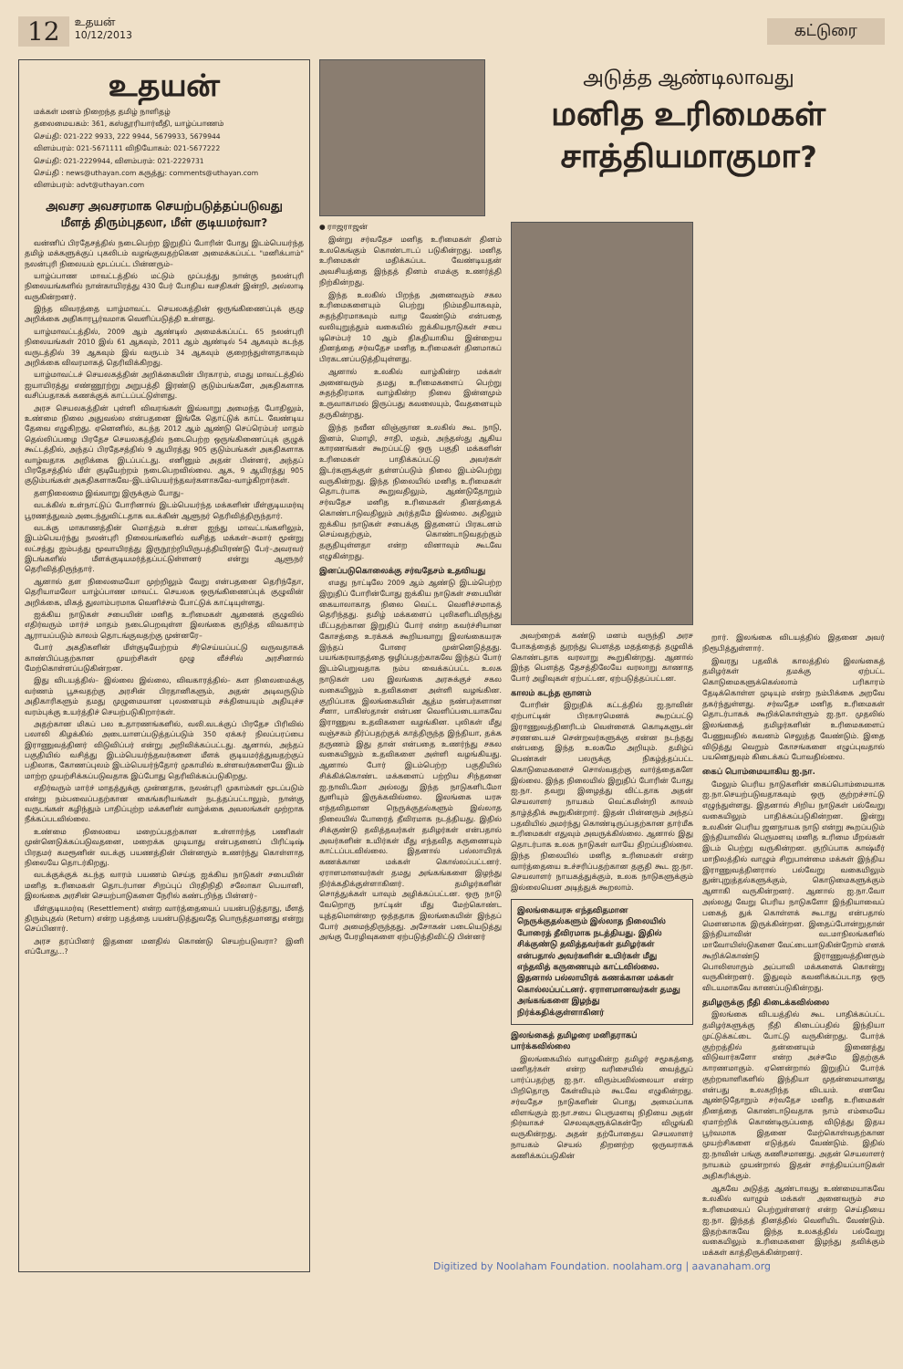12 உதயன்
10/12/2013
கட்டுரை
உதயன்
மக்கள் மனம் நிறைந்த தமிழ் நாளிதழ்
தலைமையகம்: 361, கஸ்தூரியார்வீதி, யாழ்ப்பாணம்
செய்தி: 021-222 9933, 222 9944, 5679933, 5679944
விளம்பரம்: 021-5671111 விநியோகம்: 021-5677222
செய்தி: 021-2229944, விளம்பரம்: 021-2229731
செய்தி : news@uthayan.com கருத்து: comments@uthayan.com
விளம்பரம்: advt@uthayan.com
அவசர அவசரமாக செயற்படுத்தப்படுவது
மீளத் திரும்புதலா, மீள் குடியமர்வா?
வன்னிப் பிரதேசத்தில் நடைபெற்ற இறுதிப் போரின் போது இடம்பெயர்ந்த தமிழ் மக்களுக்குப் புகலிடம் வழங்குவதற்கென அமைக்கப்பட்ட "மனிக்பாம்" நலன்புரி நிலையம் மூடப்பட்ட பின்னரும்–
யாழ்ப்பாண மாவட்டத்தில் மட்டும் முப்பத்து நான்கு நலன்புரி நிலையங்களில் நான்காயிரத்து 430 பேர் போதிய வசதிகள் இன்றி, அல்லாடி வருகின்றனர்.
இந்த விவரத்தை யாழ்மாவட்ட செயலகத்தின் ஒருங்கிணைப்புக் குழு அறிக்கை அதிகாரபூர்வமாக வெளிப்படுத்தி உள்ளது.
யாழ்மாவட்டத்தில், 2009 ஆம் ஆண்டில் அமைக்கப்பட்ட 65 நலன்புரி நிலையங்கள் 2010 இல் 61 ஆகவும், 2011 ஆம் ஆண்டில் 54 ஆகவும் கடந்த வருடத்தில் 39 ஆகவும் இவ் வருடம் 34 ஆகவும் குறைந்துள்ளதாகவும் அறிக்கை விவரமாகத் தெரிவிக்கிறது.
யாழ்மாவட்டச் செயலகத்தின் அறிக்கையின் பிரகாரம், எமது மாவட்டத்தில் ஐயாயிரத்து எண்ணூற்று அறுபத்தி இரண்டு குடும்பங்களே, அகதிகளாக வசிப்பதாகக் கணக்குக் காட்டப்பட்டுள்ளது.
அரச செயலகத்தின் புள்ளி விவரங்கள் இவ்வாறு அமைந்த போதிலும், உண்மை நிலை அதுவல்ல என்பதனை இங்கே தொட்டுக் காட்ட வேண்டிய தேவை எழுகிறது. ஏனெனில், கடந்த 2012 ஆம் ஆண்டு செப்ரெம்பர் மாதம் தெல்லிப்பழை பிரதேச செயலகத்தில் நடைபெற்ற ஒருங்கிணைப்புக் குழுக் கூட்டத்தில், அந்தப் பிரதேசத்தில் 9 ஆயிரத்து 905 குடும்பங்கள் அகதிகளாக வாழ்வதாக அறிக்கை இடப்பட்டது. எனினும் அதன் பின்னர், அந்தப் பிரதேசத்தில் மீள் குடியேற்றம் நடைபெறவில்லை. ஆக, 9 ஆயிரத்து 905 குடும்பங்கள் அகதிகளாகவே–இடம்பெயர்ந்தவர்களாகவே–வாழ்கிறார்கள்.
தளநிலைமை இவ்வாறு இருக்கும் போது–
வடக்கில் உள்நாட்டுப் போரினால் இடம்பெயர்ந்த மக்களின் மீள்குடியமர்வு பூரணத்துவம் அடைந்துவிட்டதாக வடக்கின் ஆளுநர் தெரிவித்திருந்தார்.
வடக்கு மாகாணத்தின் மொத்தம் உள்ள ஐந்து மாவட்டங்களிலும், இடம்பெயர்ந்து நலன்புரி நிலையங்களில் வசித்த மக்கள்–சுமார் மூன்று லட்சத்து ஐம்பத்து மூவாயிரத்து இருநூற்றியிருபத்தியிரண்டு பேர்–அவரவர் இடங்களில் மீளக்குடியமர்த்தப்பட்டுள்ளனர் என்று ஆளுநர் தெரிவித்திருந்தார்.
ஆனால் தள நிலைமையோ முற்றிலும் வேறு என்பதனை தெரிந்தோ, தெரியாமலோ யாழ்ப்பாண மாவட்ட செயலக ஒருங்கிணைப்புக் குழுவின் அறிக்கை, மிகத் துலாம்பரமாக வெளிச்சம் போட்டுக் காட்டியுள்ளது.
ஐக்கிய நாடுகள் சபையின் மனித உரிமைகள் ஆணைக் குழுவில் எதிர்வரும் மார்ச் மாதம் நடைபெறவுள்ள இலங்கை குறித்த விவகாரம் ஆராயப்படும் காலம் தொடங்குவதற்கு முன்னரே–
போர் அகதிகளின் மீள்குடியேற்றம் சீர்செய்யப்பட்டு வருவதாகக் காண்பிப்பதற்கான முயற்சிகள் முழு வீச்சில் அரசினால் மேற்கொள்ளப்படுகின்றன.
இது விடயத்தில்– இல்லை இல்லை, விவகாரத்தில்– கள நிலைமைக்கு வர்ணம் பூசுவதற்கு அரசின் பிரதானிகளும், அதன் அடிவருடும் அதிகாரிகளும் தமது முழுமையான புலனையும் சக்தியையும் அதியுச்ச வரம்புக்கு உயர்த்திச் செயற்படுகிறார்கள்.
அதற்கான மிகப் பல உதாரணங்களில், வலி.வடக்குப் பிரதேச பிரிவில் பலாலி கிழக்கில் அடையாளப்படுத்தப்படும் 350 ஏக்கர் நிலப்பரப்பை இராணுவத்தினர் விடுவிப்பர் என்று அறிவிக்கப்பட்டது. ஆனால், அந்தப் பகுதியில் வசித்து இடம்பெயர்ந்தவர்களை மீளக் குடியமர்த்துவதற்குப் பதிலாக, கோணப்புலம் இடம்பெயர்ந்தோர் முகாமில் உள்ளவர்களையே இடம் மாற்ற முயற்சிக்கப்படுவதாக இப்போது தெரிவிக்கப்படுகிறது.
எதிர்வரும் மார்ச் மாதத்துக்கு முன்னதாக, நலன்புரி முகாம்கள் மூடப்படும் என்று நம்பவைப்பதற்கான கைங்கரியங்கள் நடத்தப்பட்டாலும், நான்கு வருடங்கள் கழிந்தும் பாதிப்புற்ற மக்களின் வாழ்க்கை அவலங்கள் முற்றாக நீக்கப்படவில்லை.
உண்மை நிலையை மறைப்பதற்கான உள்ளார்ந்த பணிகள் முன்னெடுக்கப்படுவதனை, மறைக்க முடியாது என்பதனைப் பிரிட்டிஷ் பிரதமர் கமரூனின் வடக்கு பயணத்தின் பின்னரும் உணர்ந்து கொள்ளாத நிலையே தொடர்கிறது.
வடக்குக்குக் கடந்த வாரம் பயணம் செய்த ஐக்கிய நாடுகள் சபையின் மனித உரிமைகள் தொடர்பான சிறப்புப் பிரதிநிதி சலோகா பெயானி, இலங்கை அரசின் செயற்பாடுகளை நேரில் கண்டறிந்த பின்னர்–
மீள்குடியமர்வு (Resettlement) என்ற வார்த்தையைப் பயன்படுத்தாது, மீளத் திரும்புதல் (Return) என்ற பதத்தை பயன்படுத்துவதே பொருத்தமானது என்று செப்பினார்.
அரச தரப்பினர் இதனை மனதில் கொண்டு செயற்படுவரா? இனி எப்போது...?
அடுத்த ஆண்டிலாவது
மனித உரிமைகள்
சாத்தியமாகுமா?
● ராஜராஜன்
இன்று சர்வதேச மனித உரிமைகள் தினம் உலகெங்கும் கொண்டாடப் படுகின்றது. மனித உரிமைகள் மதிக்கப்பட வேண்டியதன் அவசியத்தை இந்தத் தினம் எமக்கு உணர்த்தி நிற்கின்றது.
இந்த உலகில் பிறந்த அனைவரும் சகல உரிமைகளையும் பெற்று நிம்மதியாகவும், சுதந்திரமாகவும் வாழ வேண்டும் என்பதை வலியுறுத்தும் வகையில் ஐக்கியநாடுகள் சபை டிசெம்பர் 10 ஆம் திகதியாகிய இன்றைய தினத்தை சர்வதேச மனித உரிமைகள் தினமாகப் பிரகடனப்படுத்தியுள்ளது.
ஆனால் உலகில் வாழ்கின்ற மக்கள் அனைவரும் தமது உரிமைகளைப் பெற்று சுதந்திரமாக வாழ்கின்ற நிலை இன்னமும் உருவாகாமல் இருப்பது கவலையும், வேதனையும் தருகின்றது.
இந்த நவீன விஞ்ஞான உலகில் கூட நாடு, இனம், மொழி, சாதி, மதம், அந்தஸ்து ஆகிய காரணங்கள் கூறப்பட்டு ஒரு பகுதி மக்களின் உரிமைகள் பாதிக்கப்பட்டு அவர்கள் இடர்களுக்குள் தள்ளப்படும் நிலை இடம்பெற்று வருகின்றது. இந்த நிலையில் மனித உரிமைகள் தொடர்பாக கூறுவதிலும், ஆண்டுதோறும் சர்வதேச மனித உரிமைகள் தினத்தைக் கொண்டாடுவதிலும் அர்த்தமே இல்லை. அதிலும் ஐக்கிய நாடுகள் சபைக்கு இதனைப் பிரகடனம் செய்வதற்கும், கொண்டாடுவதற்கும் தகுதியுள்ளதா என்ற வினாவும் கூடவே எழுகின்றது.
இனப்படுகொலைக்கு சர்வதேசம் உதவியது
எமது நாட்டிலே 2009 ஆம் ஆண்டு இடம்பெற்ற இறுதிப் போரின்போது ஐக்கிய நாடுகள் சபையின் கையாலாகாத நிலை வெட்ட வெளிச்சமாகத் தெரிந்தது. தமிழ் மக்களைப் புலிகளிடமிருந்து மீட்பதற்கான இறுதிப் போர் என்ற கவர்ச்சியான கோசத்தை உரக்கக் கூறியவாறு இலங்கையரசு இந்தப் போரை முன்னெடுத்தது. பயங்கரவாதத்தை ஒழிப்பதற்காகவே இந்தப் போர் இடம்பெறுவதாக நம்ப வைக்கப்பட்ட உலக நாடுகள் பல இலங்கை அரசுக்குச் சகல வகையிலும் உதவிகளை அள்ளி வழங்கின. குறிப்பாக இலங்கையின் ஆத்ம நண்பர்களான சீனா, பாகிஸ்தான் என்பன வெளிப்படையாகவே இராணுவ உதவிகளை வழங்கின. புலிகள் மீது வஞ்சகம் தீர்ப்பதற்குக் காத்திருந்த இந்தியா, தக்க தருணம் இது தான் என்பதை உணர்ந்து சகல வகையிலும் உதவிகளை அள்ளி வழங்கியது. ஆனால் போர் இடம்பெற்ற பகுதியில் சிக்கிக்கொண்ட மக்களைப் பற்றிய சிந்தனை ஐ.நாவிடமோ அல்லது இந்த நாடுகளிடமோ துளியும் இருக்கவில்லை. இலங்கை யரசு எந்தவிதமான நெருக்குதல்களும் இல்லாத நிலையில் போரைத் தீவிரமாக நடத்தியது. இதில் சிக்குண்டு தவித்தவர்கள் தமிழர்கள் என்பதால் அவர்களின் உயிர்கள் மீது எந்தவித கருணையும் காட்டப்படவில்லை. இதனால் பல்லாயிரக் கணக்கான மக்கள் கொல்லப்பட்டனர். ஏராளமானவர்கள் தமது அங்கங்களை இழந்து நிர்க்கதிக்குள்ளாகினர். தமிழர்களின் சொத்துக்கள் யாவும் அழிக்கப்பட்டன. ஒரு நாடு வேறொரு நாட்டின் மீது மேற்கொண்ட யுத்தமொன்றை ஒத்ததாக இலங்கையின் இந்தப் போர் அமைந்திருந்தது. அசோகன் படையெடுத்து அங்கு பேரழிவுகளை ஏற்படுத்திவிட்டு பின்னர்
அவற்றைக் கண்டு மனம் வருந்தி அரச போகத்தைத் துறந்து பௌத்த மதத்தைத் தழுவிக் கொண்டதாக வரலாறு கூறுகின்றது. ஆனால் இந்த பௌத்த தேசத்திலேயே வரலாறு காணாத போர் அழிவுகள் ஏற்பட்டன, ஏற்படுத்தப்பட்டன.
காலம் கடந்த ஞானம்
போரின் இறுதிக் கட்டத்தில் ஐ.நாவின் ஏற்பாட்டின் பிரகாரமெனக் கூறப்பட்டு இராணுவத்தினரிடம் வெள்ளைக் கொடிகளுடன் சரணடையச் சென்றவர்களுக்கு என்ன நடந்தது என்பதை இந்த உலகமே அறியும். தமிழ்ப் பெண்கள் பலருக்கு நிகழ்த்தப்பட்ட கொடுமைகளைச் சொல்வதற்கு வார்த்தைகளே இல்லை. இந்த நிலையில் இறுதிப் போரின் போது ஐ.நா. தவறு இழைத்து விட்டதாக அதன் செயலாளர் நாயகம் வெட்கமின்றி காலம் தாழ்த்திக் கூறுகின்றார். இதன் பின்னரும் அந்தப் பதவியில் அமர்ந்து கொண்டிருப்பதற்கான தார்மீக உரிமைகள் எதுவும் அவருக்கில்லை. ஆனால் இது தொடர்பாக உலக நாடுகள் வாயே திறப்பதில்லை. இந்த நிலையில் மனித உரிமைகள் என்ற வார்த்தையை உச்சரிப்பதற்கான தகுதி கூட ஐ.நா. செயலாளர் நாயகத்துக்கும், உலக நாடுகளுக்கும் இல்லையென அடித்துக் கூறலாம்.
இலங்கையரசு எந்தவிதமான நெருக்குதல்களும் இல்லாத நிலையில் போரைத் தீவிரமாக நடத்தியது. இதில் சிக்குண்டு தவித்தவர்கள் தமிழர்கள் என்பதால் அவர்களின் உயிர்கள் மீது எந்தவித் கருணையும் காட்டவில்லை. இதனால் பல்லாயிரக் கணக்கான மக்கள் கொல்லப்பட்டனர். ஏராளமானவர்கள் தமது அங்கங்களை இழந்து நிர்க்கதிக்குள்ளாகினர்
இலங்கைத் தமிழரை மனிதராகப் பார்க்கவில்லை
இலங்கையில் வாழுகின்ற தமிழர் சமூகத்தை மனிதர்கள் என்ற வரிசையில் வைத்துப் பார்ப்பதற்கு ஐ.நா. விரும்பவில்லையா என்ற பிறிதொரு கேள்வியும் கூடவே எழுகின்றது. சர்வதேச நாடுகளின் பொது அமைப்பாக விளங்கும் ஐ.நா.சபை பெருமளவு நிதியை அதன் நிர்வாகச் செலவுகளுக்கென்றே விழுங்கி வருகின்றது. அதன் தற்போதைய செயலாளர் நாயகம் செயல் திறனற்ற ஒருவராகக் கணிக்கப்படுகின்
றார். இலங்கை விடயத்தில் இதனை அவர் நிரூபித்துள்ளார்.
இவரது பதவிக் காலத்தில் இலங்கைத் தமிழர்கள் தமக்கு ஏற்பட்ட கொடுமைகளுக்கெல்லாம் பரிகாரம் தேடிக்கொள்ள முடியும் என்ற நம்பிக்கை அறவே தகர்ந்துள்ளது. சர்வதேச மனித உரிமைகள் தொடர்பாகக் கூறிக்கொள்ளும் ஐ.நா. முதலில் இலங்கைத் தமிழர்களின் உரிமைகளைப் பேணுவதில் கவனம் செலுத்த வேண்டும். இதை விடுத்து வெறும் கோசங்களை எழுப்புவதால் பயனெதுவும் கிடைக்கப் போவதில்லை.
கைப் பொம்மையாகிய ஐ.நா.
மேலும் பெரிய நாடுகளின் கைப்பொம்மையாக ஐ.நா.செயற்படுவதாகவும் ஒரு குற்றச்சாட்டு எழுந்துள்ளது. இதனால் சிறிய நாடுகள் பல்வேறு வகையிலும் பாதிக்கப்படுகின்றன. இன்று உலகின் பெரிய ஜனநாயக நாடு என்று கூறப்படும் இந்தியாவில் பெருமளவு மனித உரிமை மீறல்கள் இடம் பெற்று வருகின்றன. குறிப்பாக காஷ்மீர் மாநிலத்தில் வாழும் சிறுபான்மை மக்கள் இந்திய இராணுவத்தினரால் பல்வேறு வகையிலும் துன்புறுத்தல்களுக்கும், கொடுமைகளுக்கும் ஆளாகி வருகின்றனர். ஆனால் ஐ.நா.வோ அல்லது வேறு பெரிய நாடுகளோ இந்தியாவைப் பகைத் துக் கொள்ளக் கூடாது என்பதால் மௌனமாக இருக்கின்றன. இதைப்போன்றுதான் இந்தியாவின் வடமாநிலங்களில் மாவோயிஸ்டுகளை வேட்டையாடுகின்றோம் எனக் கூறிக்கொண்டு இராணுவத்தினரும் பொலிஸாரும் அப்பாவி மக்களைக் கொன்று வருகின்றனர். இதுவும் கவனிக்கப்படாத ஒரு விடயமாகவே காணப்படுகின்றது.
தமிழருக்கு நீதி கிடைக்கவில்லை
இலங்கை விடயத்தில் கூட பாதிக்கப்பட்ட தமிழர்களுக்கு நீதி கிடைப்பதில் இந்தியா முட்டுக்கட்டை போட்டு வருகின்றது. போர்க் குற்றத்தில் தன்னையும் இணைத்து விடுவார்களோ என்ற அச்சமே இதற்குக் காரணமாகும். ஏனென்றால் இறுதிப் போர்க் குற்றவாளிகளில் இந்தியா முதன்மையானது என்பது உலகறிந்த விடயம். எனவே ஆண்டுதோறும் சர்வதேச மனித உரிமைகள் தினத்தை கொண்டாடுவதாக நாம் எம்மையே ஏமாற்றிக் கொண்டிருப்பதை விடுத்து இதய பூர்வமாக இதனை மேற்கொள்வதற்கான முயற்சிகளை எடுத்தல் வேண்டும். இதில் ஐ.நாவின் பங்கு கணிசமானது. அதன் செயலாளர் நாயகம் முயன்றால் இதன் சாத்தியப்பாடுகள் அதிகரிக்கும்.
ஆகவே அடுத்த ஆண்டாவது உண்மையாகவே உலகில் வாழும் மக்கள் அனைவரும் சம உரிமையைப் பெற்றுள்ளனர் என்ற செய்தியை ஐ.நா. இந்தத் தினத்தில் வெளியிட வேண்டும். இதற்காகவே இந்த உலகத்தில் பல்வேறு வகையிலும் உரிமைகளை இழந்து தவிக்கும் மக்கள் காத்திருக்கின்றனர்.
Digitized by Noolaham Foundation. noolaham.org | aavanaham.org